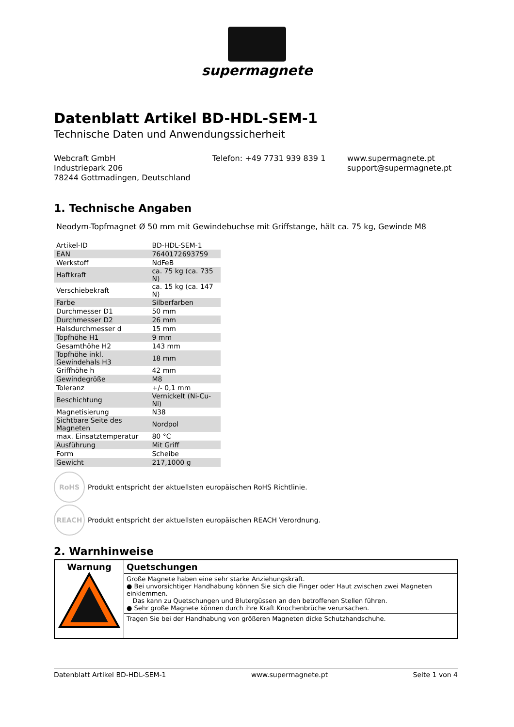supermagnete
Datenblatt Artikel BD-HDL-SEM-1
Technische Daten und Anwendungssicherheit
Webcraft GmbH
Industriepark 206
78244 Gottmadingen, Deutschland
Telefon: +49 7731 939 839 1 www.supermagnete.pt
support@supermagnete.pt
1. Technische Angaben
Neodym-Topfmagnet Ø 50 mm mit Gewindebuchse mit Griffstange, hält ca. 75 kg, Gewinde M8
| Artikel-ID | BD-HDL-SEM-1 |
| EAN | 7640172693759 |
| Werkstoff | NdFeB |
| Haftkraft | ca. 75 kg (ca. 735 N) |
| Verschiebekraft | ca. 15 kg (ca. 147 N) |
| Farbe | Silberfarben |
| Durchmesser D1 | 50 mm |
| Durchmesser D2 | 26 mm |
| Halsdurchmesser d | 15 mm |
| Topfhöhe H1 | 9 mm |
| Gesamthöhe H2 | 143 mm |
| Topfhöhe inkl. Gewindehals H3 | 18 mm |
| Griffhöhe h | 42 mm |
| Gewindegröße | M8 |
| Toleranz | +/- 0,1 mm |
| Beschichtung | Vernickelt (Ni-Cu-Ni) |
| Magnetisierung | N38 |
| Sichtbare Seite des Magneten | Nordpol |
| max. Einsatztemperatur | 80 °C |
| Ausführung | Mit Griff |
| Form | Scheibe |
| Gewicht | 217,1000 g |
RoHS
Produkt entspricht der aktuellsten europäischen RoHS Richtlinie.
REACH
Produkt entspricht der aktuellsten europäischen REACH Verordnung.
2. Warnhinweise
| Warnung | Quetschungen |
| | Große Magnete haben eine sehr starke Anziehungskraft. ● Bei unvorsichtiger Handhabung können Sie sich die Finger oder Haut zwischen zwei Magneten einklemmen. Das kann zu Quetschungen und Blutergüssen an den betroffenen Stellen führen. ● Sehr große Magnete können durch ihre Kraft Knochenbrüche verursachen. |
| | Tragen Sie bei der Handhabung von größeren Magneten dicke Schutzhandschuhe. |
Datenblatt Artikel BD-HDL-SEM-1 www.supermagnete.pt Seite 1 von 4